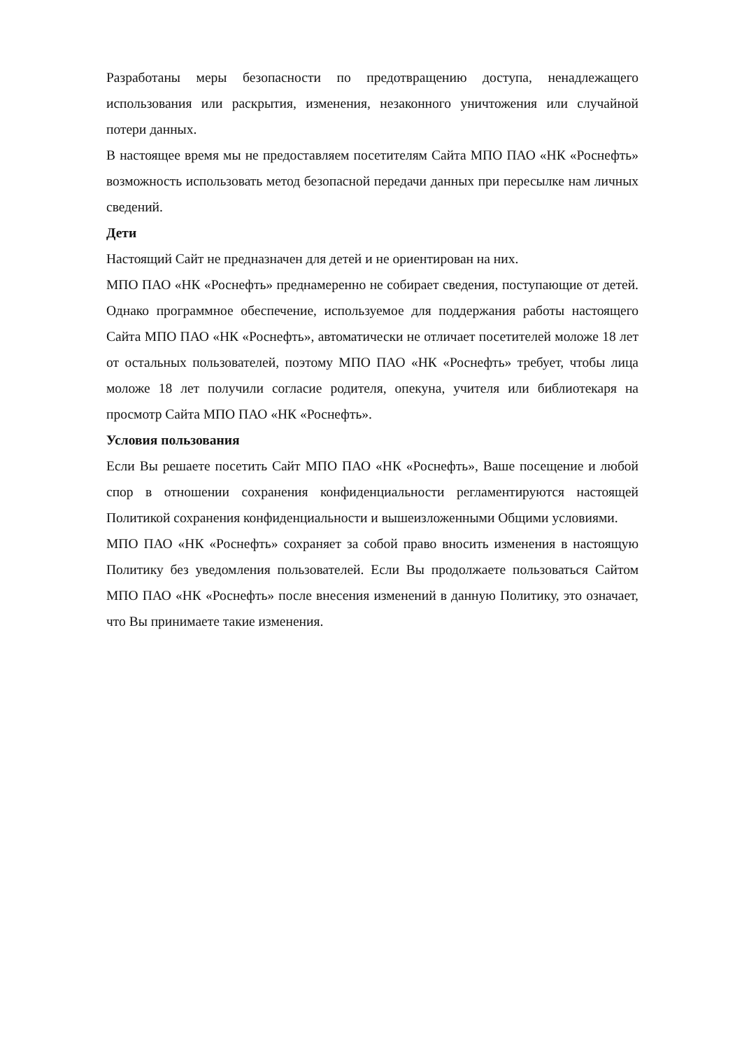Разработаны меры безопасности по предотвращению доступа, ненадлежащего использования или раскрытия, изменения, незаконного уничтожения или случайной потери данных.
В настоящее время мы не предоставляем посетителям Сайта МПО ПАО «НК «Роснефть» возможность использовать метод безопасной передачи данных при пересылке нам личных сведений.
Дети
Настоящий Сайт не предназначен для детей и не ориентирован на них.
МПО ПАО «НК «Роснефть» преднамеренно не собирает сведения, поступающие от детей. Однако программное обеспечение, используемое для поддержания работы настоящего Сайта МПО ПАО «НК «Роснефть», автоматически не отличает посетителей моложе 18 лет от остальных пользователей, поэтому МПО ПАО «НК «Роснефть» требует, чтобы лица моложе 18 лет получили согласие родителя, опекуна, учителя или библиотекаря на просмотр Сайта МПО ПАО «НК «Роснефть».
Условия пользования
Если Вы решаете посетить Сайт МПО ПАО «НК «Роснефть», Ваше посещение и любой спор в отношении сохранения конфиденциальности регламентируются настоящей Политикой сохранения конфиденциальности и вышеизложенными Общими условиями.
МПО ПАО «НК «Роснефть» сохраняет за собой право вносить изменения в настоящую Политику без уведомления пользователей. Если Вы продолжаете пользоваться Сайтом МПО ПАО «НК «Роснефть» после внесения изменений в данную Политику, это означает, что Вы принимаете такие изменения.